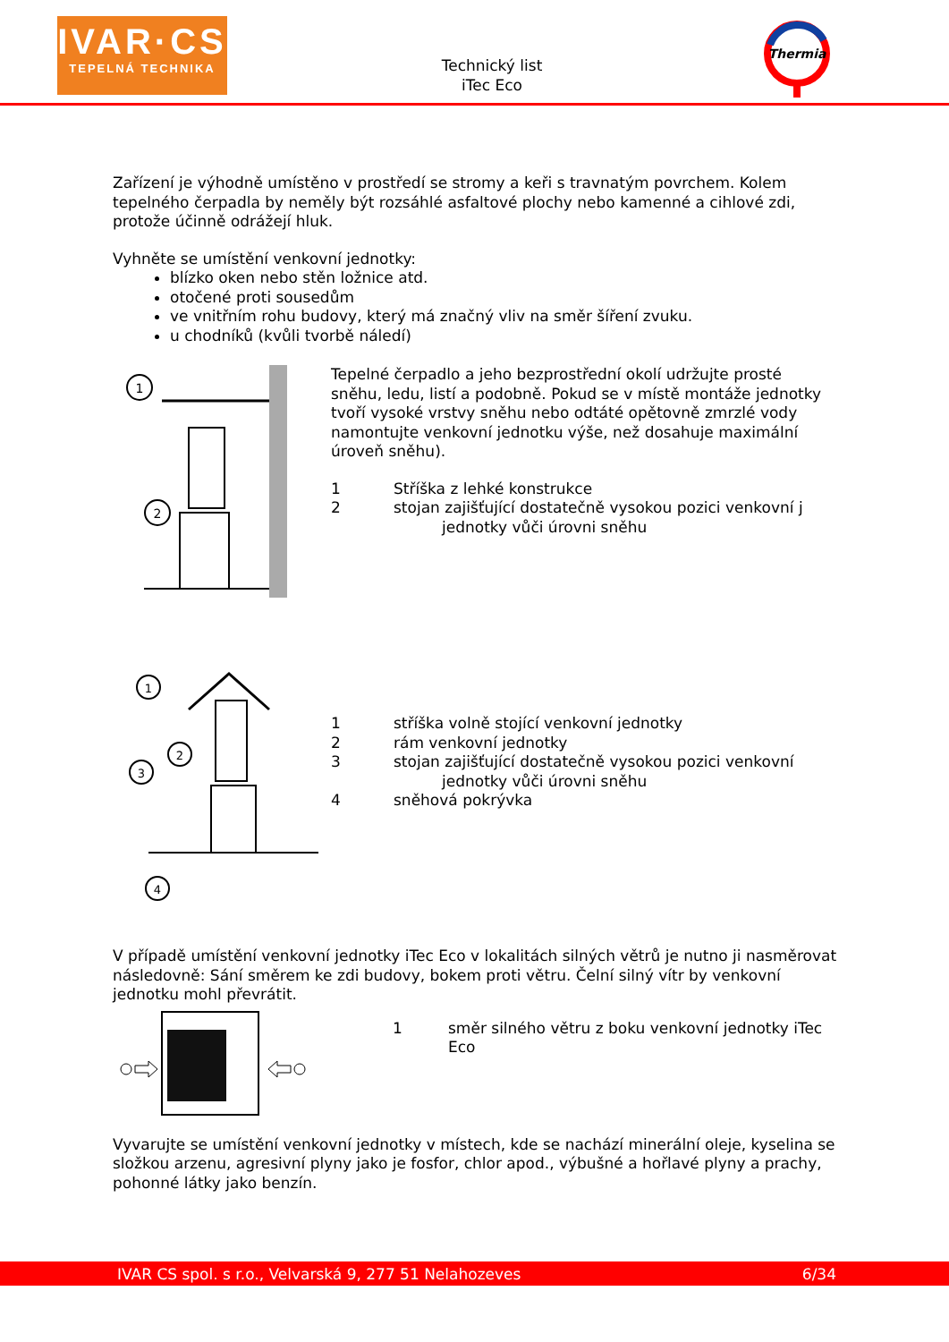IVAR·CS
TEPELNÁ TECHNIKA
Technický list
iTec Eco
Thermia
Zařízení je výhodně umístěno v prostředí se stromy a keři s travnatým povrchem. Kolem tepelného čerpadla by neměly být rozsáhlé asfaltové plochy nebo kamenné a cihlové zdi, protože účinně odrážejí hluk.
Vyhněte se umístění venkovní jednotky:
blízko oken nebo stěn ložnice atd.
otočené proti sousedům
ve vnitřním rohu budovy, který má značný vliv na směr šíření zvuku.
u chodníků (kvůli tvorbě náledí)
1
2
Tepelné čerpadlo a jeho bezprostřední okolí udržujte prosté sněhu, ledu, listí a podobně. Pokud se v místě montáže jednotky tvoří vysoké vrstvy sněhu nebo odtáté opětovně zmrzlé vody namontujte venkovní jednotku výše, než dosahuje maximální úroveň sněhu).
1 Stříška z lehké konstrukce
2 stojan zajišťující dostatečně vysokou pozici venkovní j
jednotky vůči úrovni sněhu
1
2
3
4
1 stříška volně stojící venkovní jednotky
2 rám venkovní jednotky
3 stojan zajišťující dostatečně vysokou pozici venkovní
jednotky vůči úrovni sněhu
4 sněhová pokrývka
V případě umístění venkovní jednotky iTec Eco v lokalitách silných větrů je nutno ji nasměrovat následovně: Sání směrem ke zdi budovy, bokem proti větru. Čelní silný vítr by venkovní jednotku mohl převrátit.
1 směr silného větru z boku venkovní jednotky iTec Eco
Vyvarujte se umístění venkovní jednotky v místech, kde se nachází minerální oleje, kyselina se složkou arzenu, agresivní plyny jako je fosfor, chlor apod., výbušné a hořlavé plyny a prachy, pohonné látky jako benzín.
IVAR CS spol. s r.o., Velvarská 9, 277 51 Nelahozeves 6/34